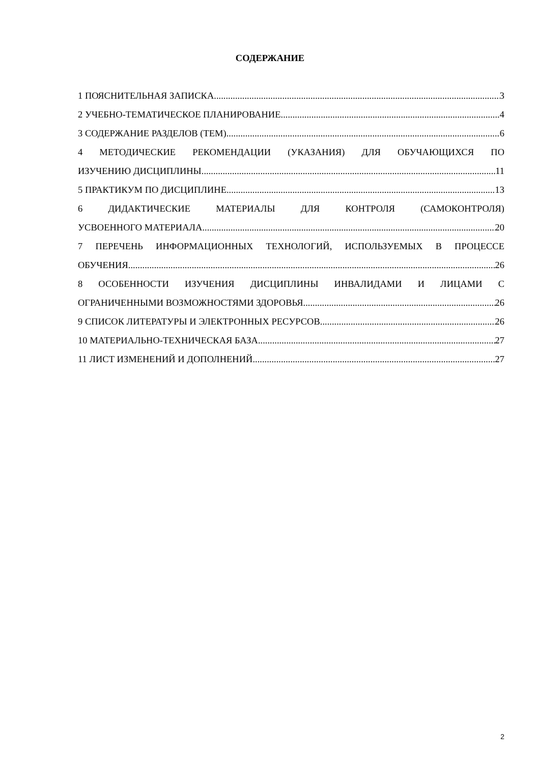СОДЕРЖАНИЕ
1 ПОЯСНИТЕЛЬНАЯ ЗАПИСКА 3
2 УЧЕБНО-ТЕМАТИЧЕСКОЕ ПЛАНИРОВАНИЕ 4
3 СОДЕРЖАНИЕ РАЗДЕЛОВ (ТЕМ) 6
4 МЕТОДИЧЕСКИЕ РЕКОМЕНДАЦИИ (УКАЗАНИЯ) ДЛЯ ОБУЧАЮЩИХСЯ ПО
ИЗУЧЕНИЮ ДИСЦИПЛИНЫ 11
5 ПРАКТИКУМ ПО ДИСЦИПЛИНЕ 13
6 ДИДАКТИЧЕСКИЕ МАТЕРИАЛЫ ДЛЯ КОНТРОЛЯ (САМОКОНТРОЛЯ)
УСВОЕННОГО МАТЕРИАЛА 20
7 ПЕРЕЧЕНЬ ИНФОРМАЦИОННЫХ ТЕХНОЛОГИЙ, ИСПОЛЬЗУЕМЫХ В ПРОЦЕССЕ
ОБУЧЕНИЯ 26
8 ОСОБЕННОСТИ ИЗУЧЕНИЯ ДИСЦИПЛИНЫ ИНВАЛИДАМИ И ЛИЦАМИ С
ОГРАНИЧЕННЫМИ ВОЗМОЖНОСТЯМИ ЗДОРОВЬЯ 26
9 СПИСОК ЛИТЕРАТУРЫ И ЭЛЕКТРОННЫХ РЕСУРСОВ 26
10 МАТЕРИАЛЬНО-ТЕХНИЧЕСКАЯ БАЗА 27
11 ЛИСТ ИЗМЕНЕНИЙ И ДОПОЛНЕНИЙ 27
2